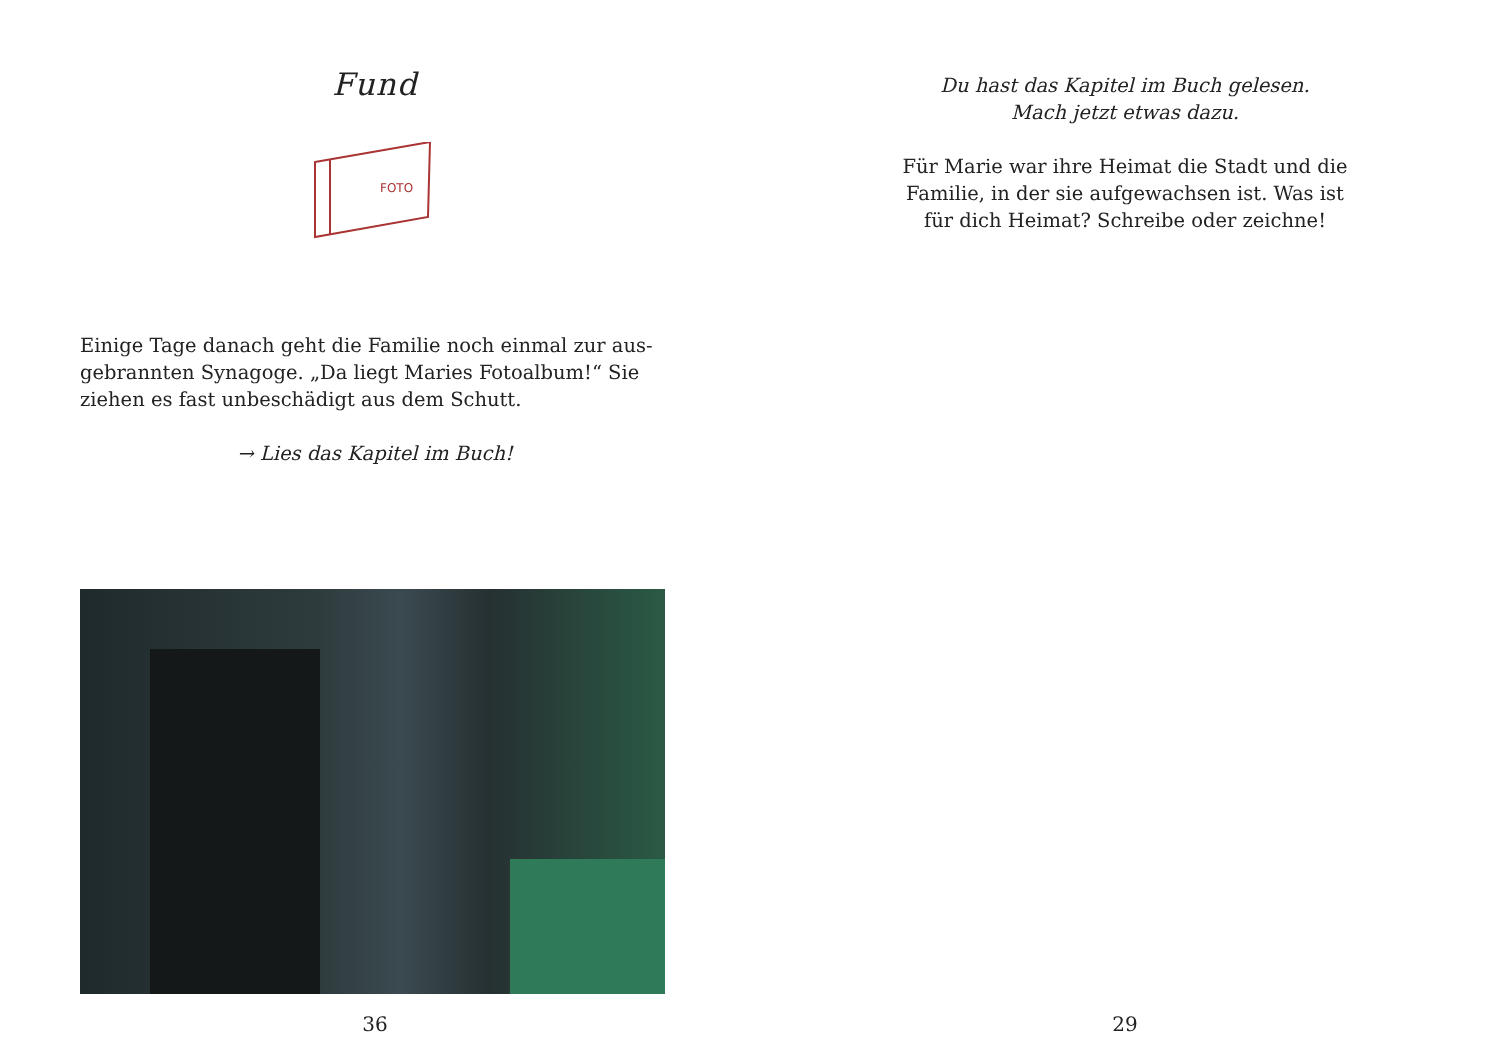Fund
FOTO
Einige Tage danach geht die Familie noch einmal zur aus-gebrannten Synagoge. „Da liegt Maries Fotoalbum!“ Sie ziehen es fast unbeschädigt aus dem Schutt.
→ Lies das Kapitel im Buch!
36
Du hast das Kapitel im Buch gelesen.
Mach jetzt etwas dazu.
Für Marie war ihre Heimat die Stadt und die Familie, in der sie aufgewachsen ist. Was ist für dich Heimat? Schreibe oder zeichne!
29